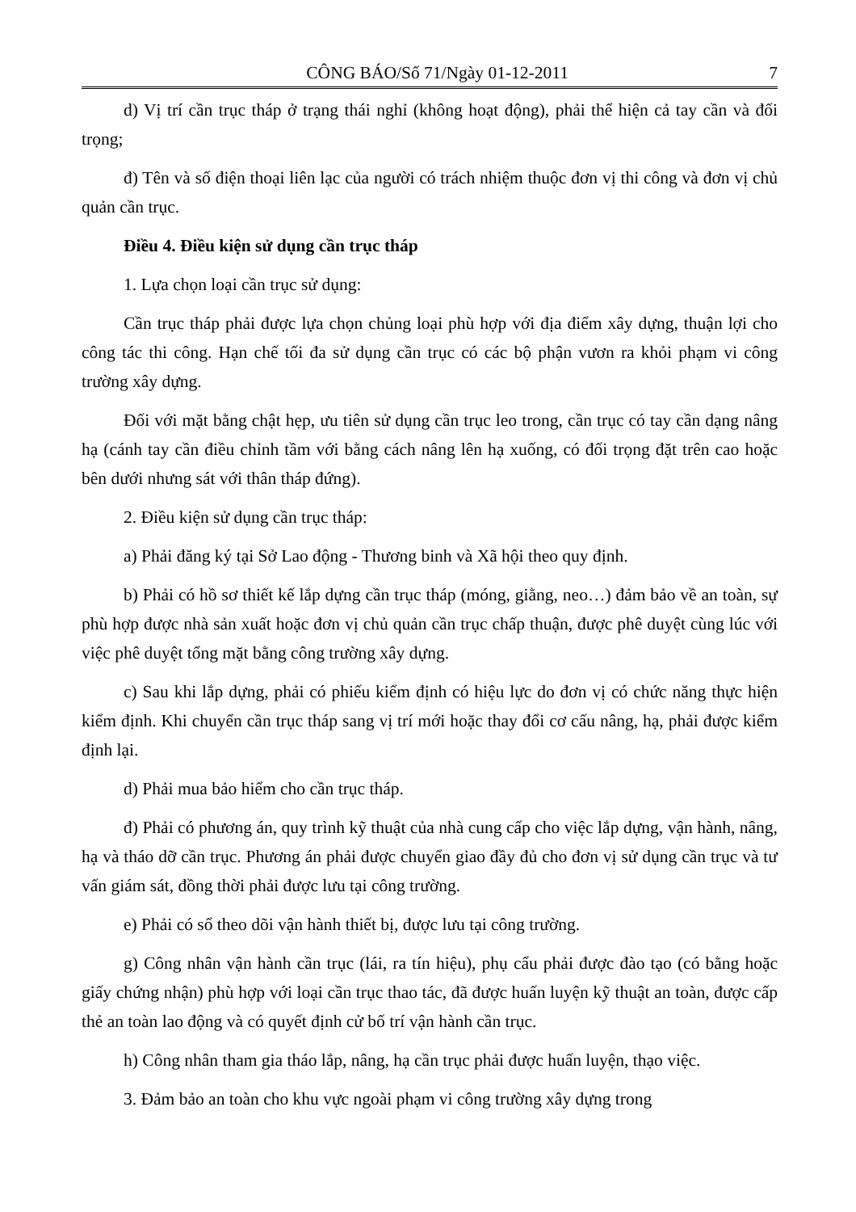CÔNG BÁO/Số 71/Ngày 01-12-2011 7
d) Vị trí cần trục tháp ở trạng thái nghỉ (không hoạt động), phải thể hiện cả tay cần và đối trọng;
đ) Tên và số điện thoại liên lạc của người có trách nhiệm thuộc đơn vị thi công và đơn vị chủ quản cần trục.
Điều 4. Điều kiện sử dụng cần trục tháp
1. Lựa chọn loại cần trục sử dụng:
Cần trục tháp phải được lựa chọn chủng loại phù hợp với địa điểm xây dựng, thuận lợi cho công tác thi công. Hạn chế tối đa sử dụng cần trục có các bộ phận vươn ra khỏi phạm vi công trường xây dựng.
Đối với mặt bằng chật hẹp, ưu tiên sử dụng cần trục leo trong, cần trục có tay cần dạng nâng hạ (cánh tay cần điều chỉnh tầm với bằng cách nâng lên hạ xuống, có đối trọng đặt trên cao hoặc bên dưới nhưng sát với thân tháp đứng).
2. Điều kiện sử dụng cần trục tháp:
a) Phải đăng ký tại Sở Lao động - Thương binh và Xã hội theo quy định.
b) Phải có hồ sơ thiết kế lắp dựng cần trục tháp (móng, giằng, neo…) đảm bảo về an toàn, sự phù hợp được nhà sản xuất hoặc đơn vị chủ quản cần trục chấp thuận, được phê duyệt cùng lúc với việc phê duyệt tổng mặt bằng công trường xây dựng.
c) Sau khi lắp dựng, phải có phiếu kiểm định có hiệu lực do đơn vị có chức năng thực hiện kiểm định. Khi chuyển cần trục tháp sang vị trí mới hoặc thay đổi cơ cấu nâng, hạ, phải được kiểm định lại.
d) Phải mua bảo hiểm cho cần trục tháp.
đ) Phải có phương án, quy trình kỹ thuật của nhà cung cấp cho việc lắp dựng, vận hành, nâng, hạ và tháo dỡ cần trục. Phương án phải được chuyển giao đầy đủ cho đơn vị sử dụng cần trục và tư vấn giám sát, đồng thời phải được lưu tại công trường.
e) Phải có sổ theo dõi vận hành thiết bị, được lưu tại công trường.
g) Công nhân vận hành cần trục (lái, ra tín hiệu), phụ cẩu phải được đào tạo (có bằng hoặc giấy chứng nhận) phù hợp với loại cần trục thao tác, đã được huấn luyện kỹ thuật an toàn, được cấp thẻ an toàn lao động và có quyết định cử bố trí vận hành cần trục.
h) Công nhân tham gia tháo lắp, nâng, hạ cần trục phải được huấn luyện, thạo việc.
3. Đảm bảo an toàn cho khu vực ngoài phạm vi công trường xây dựng trong